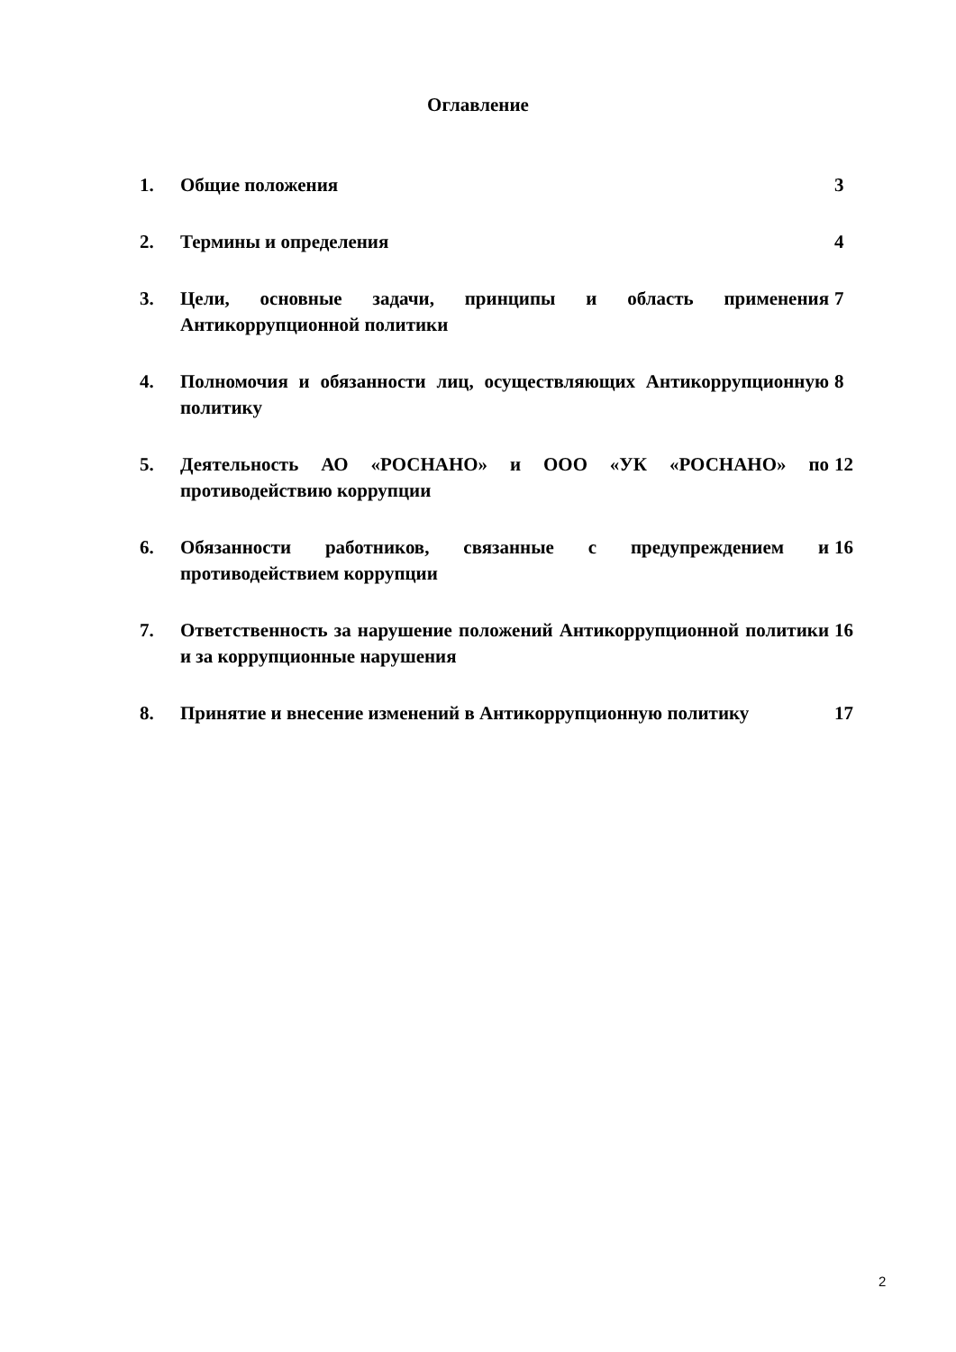Оглавление
| 1. | Общие положения | 3 |
| 2. | Термины и определения | 4 |
| 3. | Цели, основные задачи, принципы и область применения Антикоррупционной политики | 7 |
| 4. | Полномочия и обязанности лиц, осуществляющих Антикоррупционную политику | 8 |
| 5. | Деятельность АО «РОСНАНО» и ООО «УК «РОСНАНО» по противодействию коррупции | 12 |
| 6. | Обязанности работников, связанные с предупреждением и противодействием коррупции | 16 |
| 7. | Ответственность за нарушение положений Антикоррупционной политики и за коррупционные нарушения | 16 |
| 8. | Принятие и внесение изменений в Антикоррупционную политику | 17 |
2